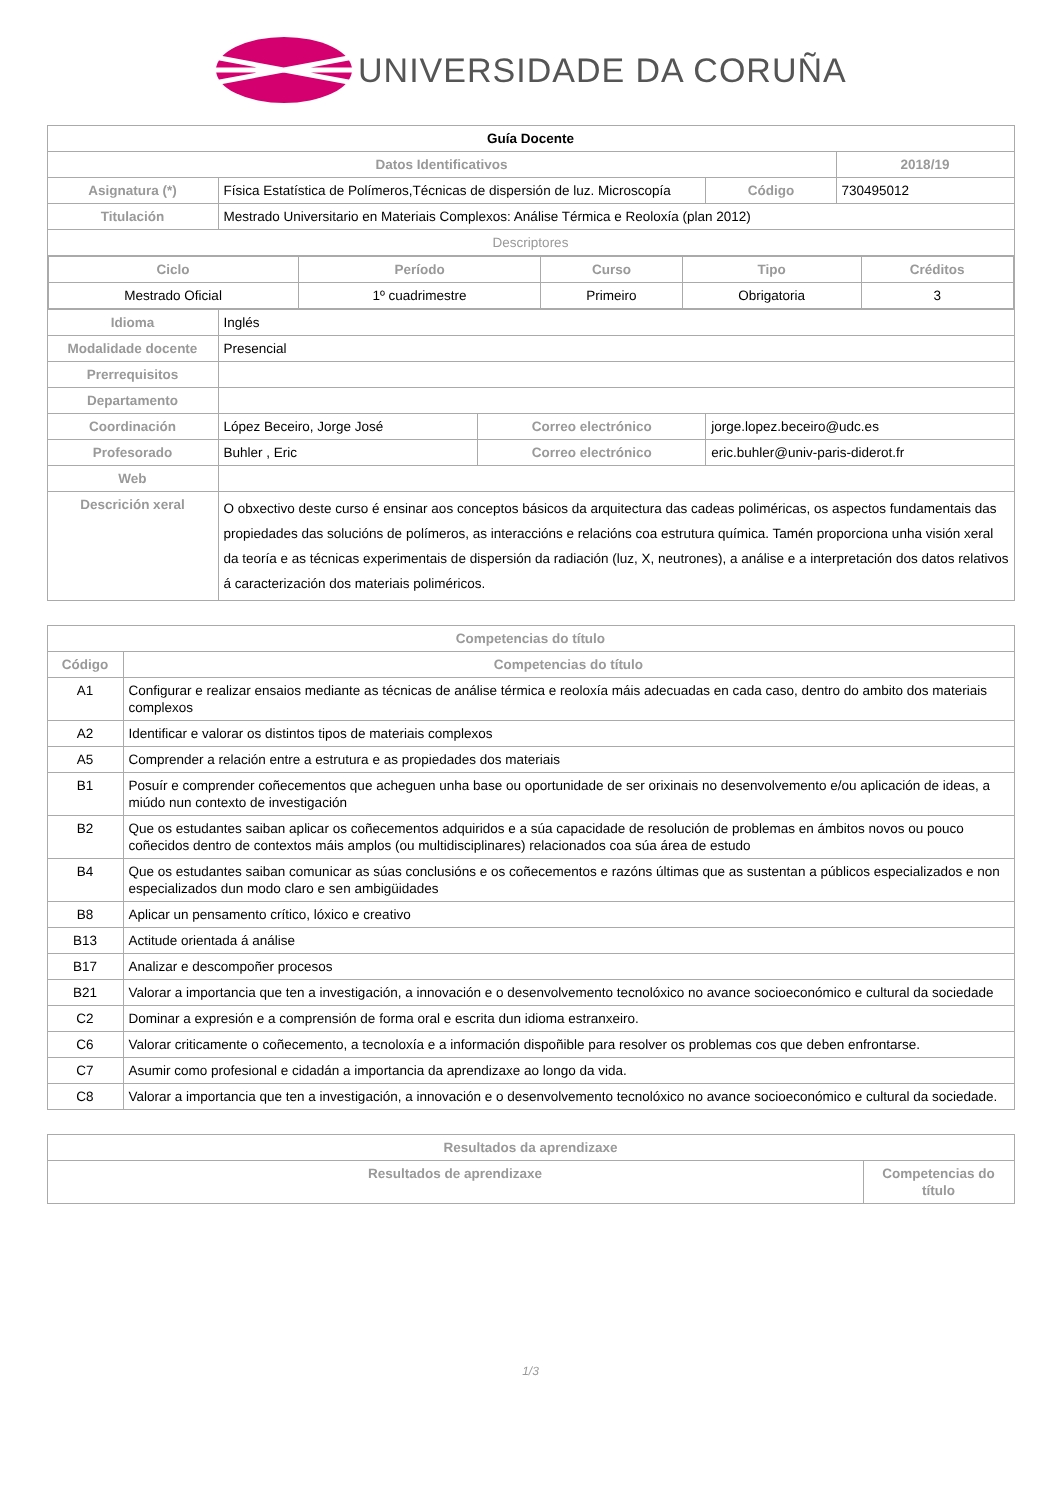UNIVERSIDADE DA CORUÑA
| Guía Docente | | | | | |
| Datos Identificativos | | | | | 2018/19 |
| Asignatura (*) | Física Estatística de Polímeros,Técnicas de dispersión de luz. Microscopía | | Código | 730495012 | |
| Titulación | Mestrado Universitario en Materiais Complexos: Análise Térmica e Reoloxía (plan 2012) | | | | |
| Descriptores | | | | | |
| / Ciclo / Período / Curso / Tipo / Créditos / / --- / --- / --- / --- / --- / / Mestrado Oficial / 1º cuadrimestre / Primeiro / Obrigatoria / 3 / | | | | | |
| Idioma | Inglés | | | | |
| Modalidade docente | Presencial | | | | |
| Prerrequisitos | | | | | |
| Departamento | | | | | |
| Coordinación | López Beceiro, Jorge José | Correo electrónico | jorge.lopez.beceiro@udc.es | | |
| Profesorado | Buhler , Eric | Correo electrónico | eric.buhler@univ-paris-diderot.fr | | |
| Web | | | | | |
| Descrición xeral | O obxectivo deste curso é ensinar aos conceptos básicos da arquitectura das cadeas poliméricas, os aspectos fundamentais das propiedades das solucións de polímeros, as interaccións e relacións coa estrutura química. Tamén proporciona unha visión xeral da teoría e as técnicas experimentais de dispersión da radiación (luz, X, neutrones), a análise e a interpretación dos datos relativos á caracterización dos materiais poliméricos. | | | | |
| Competencias do título | |
| --- | --- |
| Código | Competencias do título |
| A1 | Configurar e realizar ensaios mediante as técnicas de análise térmica e reoloxía máis adecuadas en cada caso, dentro do ambito dos materiais complexos |
| A2 | Identificar e valorar os distintos tipos de materiais complexos |
| A5 | Comprender a relación entre a estrutura e as propiedades dos materiais |
| B1 | Posuír e comprender coñecementos que acheguen unha base ou oportunidade de ser orixinais no desenvolvemento e/ou aplicación de ideas, a miúdo nun contexto de investigación |
| B2 | Que os estudantes saiban aplicar os coñecementos adquiridos e a súa capacidade de resolución de problemas en ámbitos novos ou pouco coñecidos dentro de contextos máis amplos (ou multidisciplinares) relacionados coa súa área de estudo |
| B4 | Que os estudantes saiban comunicar as súas conclusións e os coñecementos e razóns últimas que as sustentan a públicos especializados e non especializados dun modo claro e sen ambigüidades |
| B8 | Aplicar un pensamento crítico, lóxico e creativo |
| B13 | Actitude orientada á análise |
| B17 | Analizar e descompoñer procesos |
| B21 | Valorar a importancia que ten a investigación, a innovación e o desenvolvemento tecnolóxico no avance socioeconómico e cultural da sociedade |
| C2 | Dominar a expresión e a comprensión de forma oral e escrita dun idioma estranxeiro. |
| C6 | Valorar criticamente o coñecemento, a tecnoloxía e a información dispoñible para resolver os problemas cos que deben enfrontarse. |
| C7 | Asumir como profesional e cidadán a importancia da aprendizaxe ao longo da vida. |
| C8 | Valorar a importancia que ten a investigación, a innovación e o desenvolvemento tecnolóxico no avance socioeconómico e cultural da sociedade. |
| Resultados da aprendizaxe | |
| --- | --- |
| Resultados de aprendizaxe | Competencias do título |
1/3